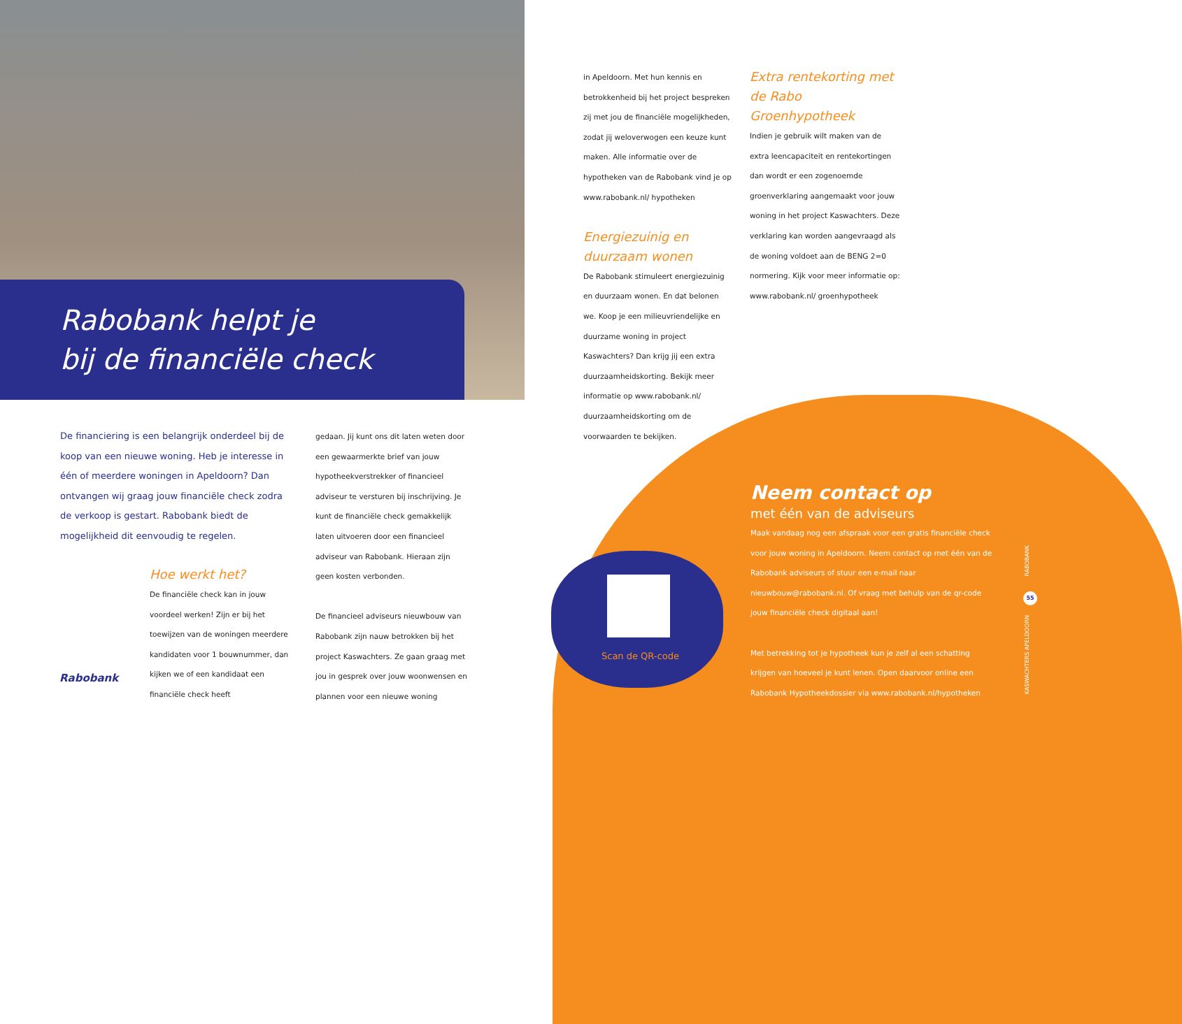Rabobank helpt je
bij de financiële check
De financiering is een belangrijk onderdeel bij de koop van een nieuwe woning. Heb je interesse in één of meerdere woningen in Apeldoorn? Dan ontvangen wij graag jouw financiële check zodra de verkoop is gestart. Rabobank biedt de mogelijkheid dit eenvoudig te regelen.
Hoe werkt het?
De financiële check kan in jouw voordeel werken! Zijn er bij het toewijzen van de woningen meerdere kandidaten voor 1 bouwnummer, dan kijken we of een kandidaat een financiële check heeft
gedaan. Jij kunt ons dit laten weten door een gewaarmerkte brief van jouw hypotheekverstrekker of financieel adviseur te versturen bij inschrijving. Je kunt de financiële check gemakkelijk laten uitvoeren door een financieel adviseur van Rabobank. Hieraan zijn geen kosten verbonden.
De financieel adviseurs nieuwbouw van Rabobank zijn nauw betrokken bij het project Kaswachters. Ze gaan graag met jou in gesprek over jouw woonwensen en plannen voor een nieuwe woning
Rabobank
in Apeldoorn. Met hun kennis en betrokkenheid bij het project bespreken zij met jou de financiële mogelijkheden, zodat jij weloverwogen een keuze kunt maken. Alle informatie over de hypotheken van de Rabobank vind je op www.rabobank.nl/ hypotheken
Energiezuinig en duurzaam wonen
De Rabobank stimuleert energiezuinig en duurzaam wonen. En dat belonen we. Koop je een milieuvriendelijke en duurzame woning in project Kaswachters? Dan krijg jij een extra duurzaamheidskorting. Bekijk meer informatie op www.rabobank.nl/ duurzaamheidskorting om de voorwaarden te bekijken.
Extra rentekorting met de Rabo Groenhypotheek
Indien je gebruik wilt maken van de extra leencapaciteit en rentekortingen dan wordt er een zogenoemde groenverklaring aangemaakt voor jouw woning in het project Kaswachters. Deze verklaring kan worden aangevraagd als de woning voldoet aan de BENG 2=0 normering. Kijk voor meer informatie op: www.rabobank.nl/ groenhypotheek
Scan de QR-code
Neem contact op
met één van de adviseurs
Maak vandaag nog een afspraak voor een gratis financiële check voor jouw woning in Apeldoorn. Neem contact op met één van de Rabobank adviseurs of stuur een e-mail naar nieuwbouw@rabobank.nl. Of vraag met behulp van de qr-code jouw financiële check digitaal aan!
Met betrekking tot je hypotheek kun je zelf al een schatting krijgen van hoeveel je kunt lenen. Open daarvoor online een Rabobank Hypotheekdossier via www.rabobank.nl/hypotheken
RABOBANK
55
KASWACHTERS APELDOORN